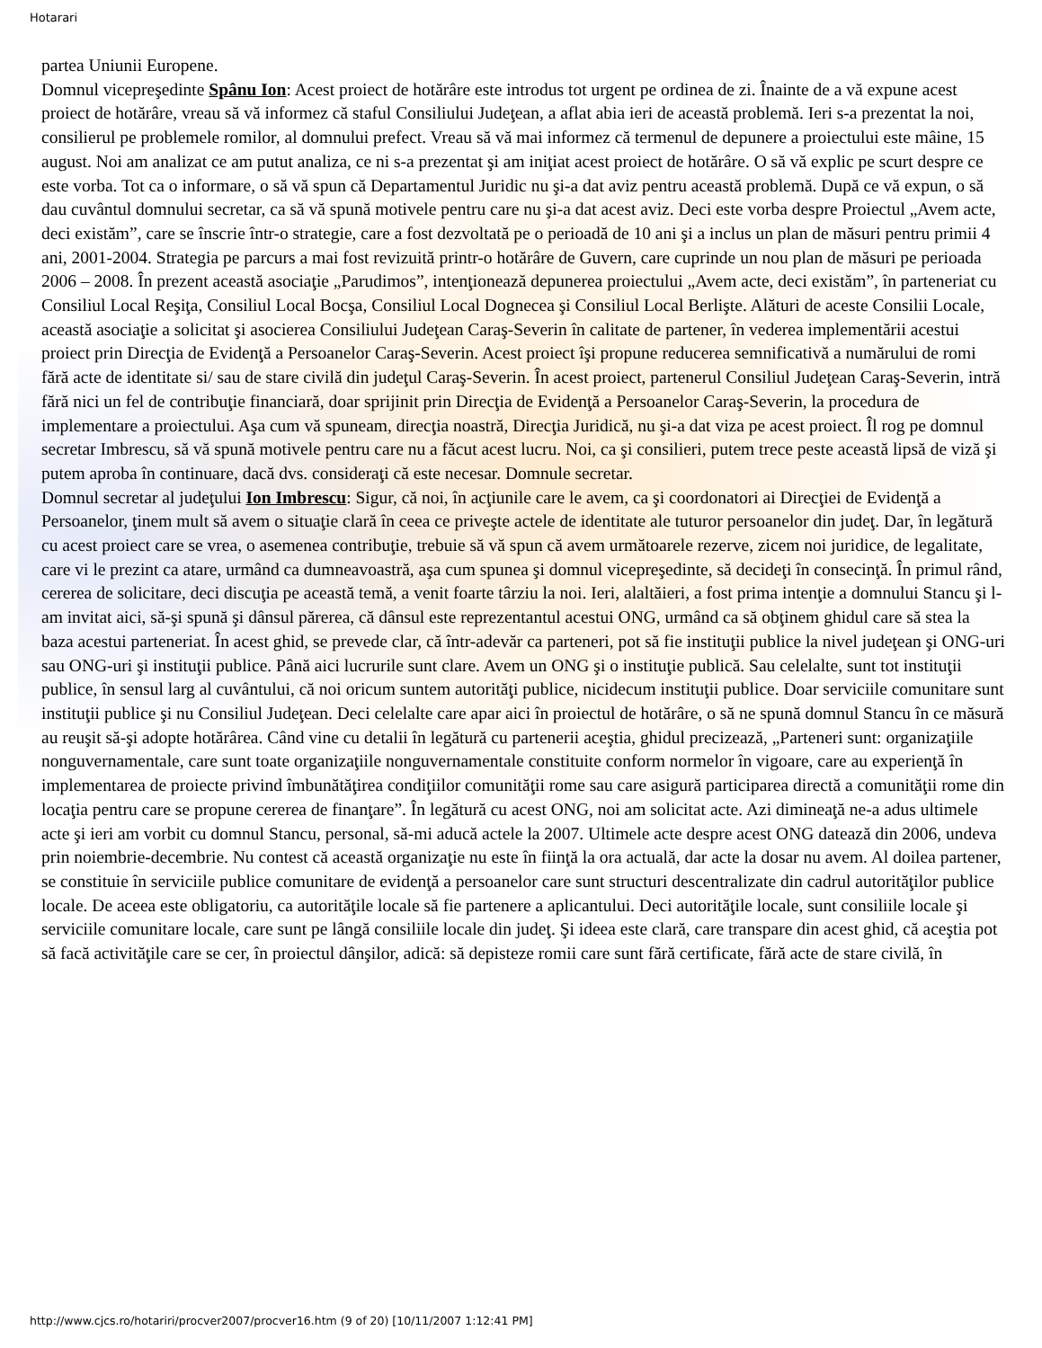Hotarari
partea Uniunii Europene.
Domnul vicepreşedinte Spânu Ion: Acest proiect de hotărâre este introdus tot urgent pe ordinea de zi. Înainte de a vă expune acest proiect de hotărâre, vreau să vă informez că staful Consiliului Judeţean, a aflat abia ieri de această problemă. Ieri s-a prezentat la noi, consilierul pe problemele romilor, al domnului prefect. Vreau să vă mai informez că termenul de depunere a proiectului este mâine, 15 august. Noi am analizat ce am putut analiza, ce ni s-a prezentat şi am iniţiat acest proiect de hotărâre. O să vă explic pe scurt despre ce este vorba. Tot ca o informare, o să vă spun că Departamentul Juridic nu şi-a dat aviz pentru această problemă. După ce vă expun, o să dau cuvântul domnului secretar, ca să vă spună motivele pentru care nu şi-a dat acest aviz. Deci este vorba despre Proiectul „Avem acte, deci existăm”, care se înscrie într-o strategie, care a fost dezvoltată pe o perioadă de 10 ani şi a inclus un plan de măsuri pentru primii 4 ani, 2001-2004. Strategia pe parcurs a mai fost revizuită printr-o hotărâre de Guvern, care cuprinde un nou plan de măsuri pe perioada 2006 – 2008. În prezent această asociaţie „Parudimos”, intenţionează depunerea proiectului „Avem acte, deci existăm”, în parteneriat cu Consiliul Local Reşiţa, Consiliul Local Bocşa, Consiliul Local Dognecea şi Consiliul Local Berlişte. Alături de aceste Consilii Locale, această asociaţie a solicitat şi asocierea Consiliului Judeţean Caraş-Severin în calitate de partener, în vederea implementării acestui proiect prin Direcţia de Evidenţă a Persoanelor Caraş-Severin. Acest proiect îşi propune reducerea semnificativă a numărului de romi fără acte de identitate si/ sau de stare civilă din judeţul Caraş-Severin. În acest proiect, partenerul Consiliul Judeţean Caraş-Severin, intră fără nici un fel de contribuţie financiară, doar sprijinit prin Direcţia de Evidenţă a Persoanelor Caraş-Severin, la procedura de implementare a proiectului. Aşa cum vă spuneam, direcţia noastră, Direcţia Juridică, nu şi-a dat viza pe acest proiect. Îl rog pe domnul secretar Imbrescu, să vă spună motivele pentru care nu a făcut acest lucru. Noi, ca şi consilieri, putem trece peste această lipsă de viză şi putem aproba în continuare, dacă dvs. consideraţi că este necesar. Domnule secretar.
Domnul secretar al judeţului Ion Imbrescu: Sigur, că noi, în acţiunile care le avem, ca şi coordonatori ai Direcţiei de Evidenţă a Persoanelor, ţinem mult să avem o situaţie clară în ceea ce priveşte actele de identitate ale tuturor persoanelor din judeţ. Dar, în legătură cu acest proiect care se vrea, o asemenea contribuţie, trebuie să vă spun că avem următoarele rezerve, zicem noi juridice, de legalitate, care vi le prezint ca atare, urmând ca dumneavoastră, aşa cum spunea şi domnul vicepreşedinte, să decideţi în consecinţă. În primul rând, cererea de solicitare, deci discuţia pe această temă, a venit foarte târziu la noi. Ieri, alaltăieri, a fost prima intenţie a domnului Stancu şi l-am invitat aici, să-şi spună şi dânsul părerea, că dânsul este reprezentantul acestui ONG, urmând ca să obţinem ghidul care să stea la baza acestui parteneriat. În acest ghid, se prevede clar, că într-adevăr ca parteneri, pot să fie instituţii publice la nivel judeţean şi ONG-uri sau ONG-uri şi instituţii publice. Până aici lucrurile sunt clare. Avem un ONG şi o instituţie publică. Sau celelalte, sunt tot instituţii publice, în sensul larg al cuvântului, că noi oricum suntem autorităţi publice, nicidecum instituţii publice. Doar serviciile comunitare sunt instituţii publice şi nu Consiliul Judeţean. Deci celelalte care apar aici în proiectul de hotărâre, o să ne spună domnul Stancu în ce măsură au reuşit să-şi adopte hotărârea. Când vine cu detalii în legătură cu partenerii aceştia, ghidul precizează, „Parteneri sunt: organizaţiile nonguvernamentale, care sunt toate organizaţiile nonguvernamentale constituite conform normelor în vigoare, care au experienţă în implementarea de proiecte privind îmbunătăţirea condiţiilor comunităţii rome sau care asigură participarea directă a comunităţii rome din locaţia pentru care se propune cererea de finanţare”. În legătură cu acest ONG, noi am solicitat acte. Azi dimineaţă ne-a adus ultimele acte şi ieri am vorbit cu domnul Stancu, personal, să-mi aducă actele la 2007. Ultimele acte despre acest ONG datează din 2006, undeva prin noiembrie-decembrie. Nu contest că această organizaţie nu este în fiinţă la ora actuală, dar acte la dosar nu avem. Al doilea partener, se constituie în serviciile publice comunitare de evidenţă a persoanelor care sunt structuri descentralizate din cadrul autorităţilor publice locale. De aceea este obligatoriu, ca autorităţile locale să fie partenere a aplicantului. Deci autorităţile locale, sunt consiliile locale şi serviciile comunitare locale, care sunt pe lângă consiliile locale din judeţ. Şi ideea este clară, care transpare din acest ghid, că aceştia pot să facă activităţile care se cer, în proiectul dânşilor, adică: să depisteze romii care sunt fără certificate, fără acte de stare civilă, în
http://www.cjcs.ro/hotariri/procver2007/procver16.htm (9 of 20) [10/11/2007 1:12:41 PM]